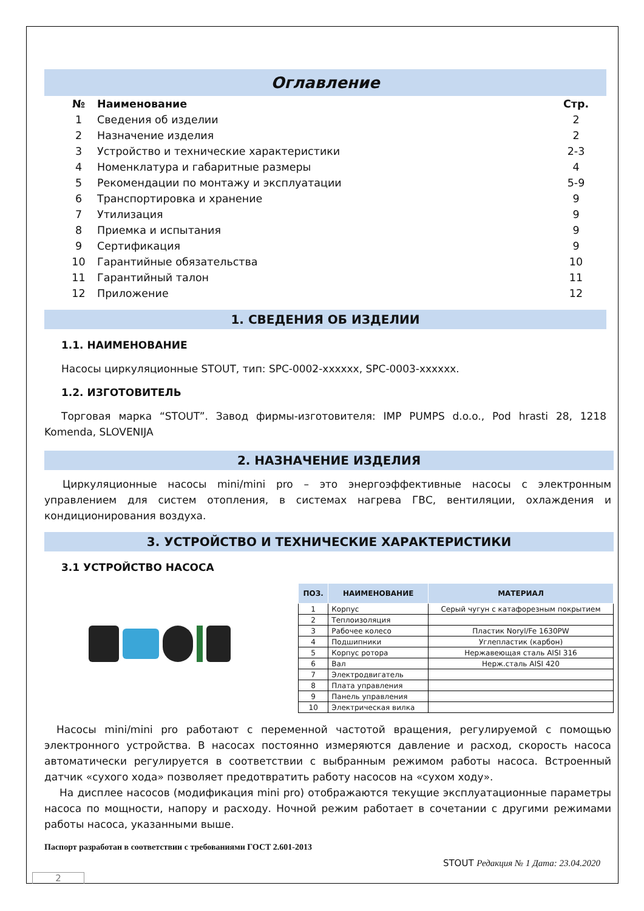Оглавление
| № | Наименование | Стр. |
| --- | --- | --- |
| 1 | Сведения об изделии | 2 |
| 2 | Назначение изделия | 2 |
| 3 | Устройство и технические характеристики | 2-3 |
| 4 | Номенклатура и габаритные размеры | 4 |
| 5 | Рекомендации по монтажу и эксплуатации | 5-9 |
| 6 | Транспортировка и хранение | 9 |
| 7 | Утилизация | 9 |
| 8 | Приемка и испытания | 9 |
| 9 | Сертификация | 9 |
| 10 | Гарантийные обязательства | 10 |
| 11 | Гарантийный талон | 11 |
| 12 | Приложение | 12 |
1. СВЕДЕНИЯ ОБ ИЗДЕЛИИ
1.1. НАИМЕНОВАНИЕ
Насосы циркуляционные STOUT, тип: SPC-0002-xxxxxx, SPC-0003-xxxxxx.
1.2. ИЗГОТОВИТЕЛЬ
Торговая марка “STOUT”. Завод фирмы-изготовителя: IMP PUMPS d.o.o., Pod hrasti 28, 1218 Komenda, SLOVENIJA
2. НАЗНАЧЕНИЕ ИЗДЕЛИЯ
Циркуляционные насосы mini/mini pro – это энергоэффективные насосы с электронным управлением для систем отопления, в системах нагрева ГВС, вентиляции, охлаждения и кондиционирования воздуха.
3. УСТРОЙСТВО И ТЕХНИЧЕСКИЕ ХАРАКТЕРИСТИКИ
3.1 УСТРОЙСТВО НАСОСА
| ПОЗ. | НАИМЕНОВАНИЕ | МАТЕРИАЛ |
| --- | --- | --- |
| 1 | Корпус | Серый чугун с катафорезным покрытием |
| 2 | Теплоизоляция | |
| 3 | Рабочее колесо | Пластик Noryl/Fe 1630PW |
| 4 | Подшипники | Углепластик (карбон) |
| 5 | Корпус ротора | Нержавеющая сталь AISI 316 |
| 6 | Вал | Нерж.сталь AISI 420 |
| 7 | Электродвигатель | |
| 8 | Плата управления | |
| 9 | Панель управления | |
| 10 | Электрическая вилка | |
Насосы mini/mini pro работают с переменной частотой вращения, регулируемой с помощью электронного устройства. В насосах постоянно измеряются давление и расход, скорость насоса автоматически регулируется в соответствии с выбранным режимом работы насоса. Встроенный датчик «сухого хода» позволяет предотвратить работу насосов на «сухом ходу».
На дисплее насосов (модификация mini pro) отображаются текущие эксплуатационные параметры насоса по мощности, напору и расходу. Ночной режим работает в сочетании с другими режимами работы насоса, указанными выше.
Паспорт разработан в соответствии с требованиями ГОСТ 2.601-2013
STOUT Редакция № 1 Дата: 23.04.2020
2